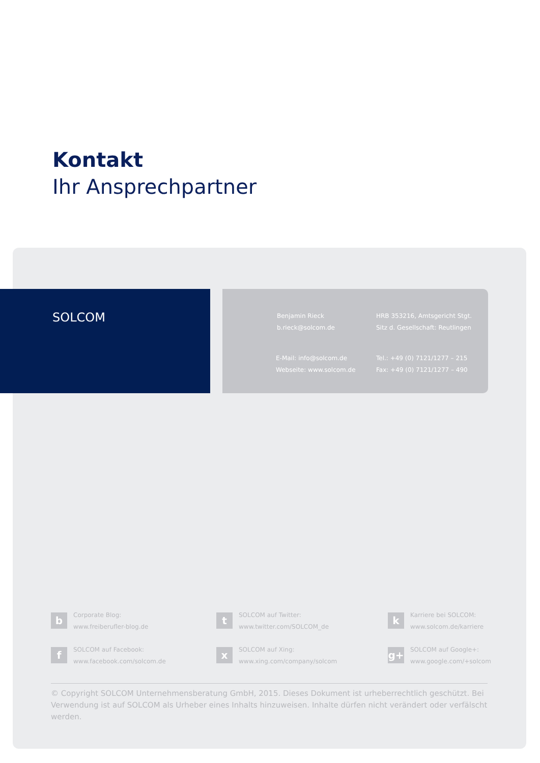Kontakt
Ihr Ansprechpartner
SOLCOM
Benjamin Rieck
b.rieck@solcom.de
HRB 353216, Amtsgericht Stgt.
Sitz d. Gesellschaft: Reutlingen
E-Mail: info@solcom.de
Webseite: www.solcom.de
Tel.: +49 (0) 7121/1277 – 215
Fax: +49 (0) 7121/1277 – 490
b
Corporate Blog:
www.freiberufler-blog.de
t
SOLCOM auf Twitter:
www.twitter.com/SOLCOM_de
k
Karriere bei SOLCOM:
www.solcom.de/karriere
f
SOLCOM auf Facebook:
www.facebook.com/solcom.de
x
SOLCOM auf Xing:
www.xing.com/company/solcom
g+
SOLCOM auf Google+:
www.google.com/+solcom
© Copyright SOLCOM Unternehmensberatung GmbH, 2015. Dieses Dokument ist urheberrechtlich geschützt. Bei Verwendung ist auf SOLCOM als Urheber eines Inhalts hinzuweisen. Inhalte dürfen nicht verändert oder verfälscht werden.